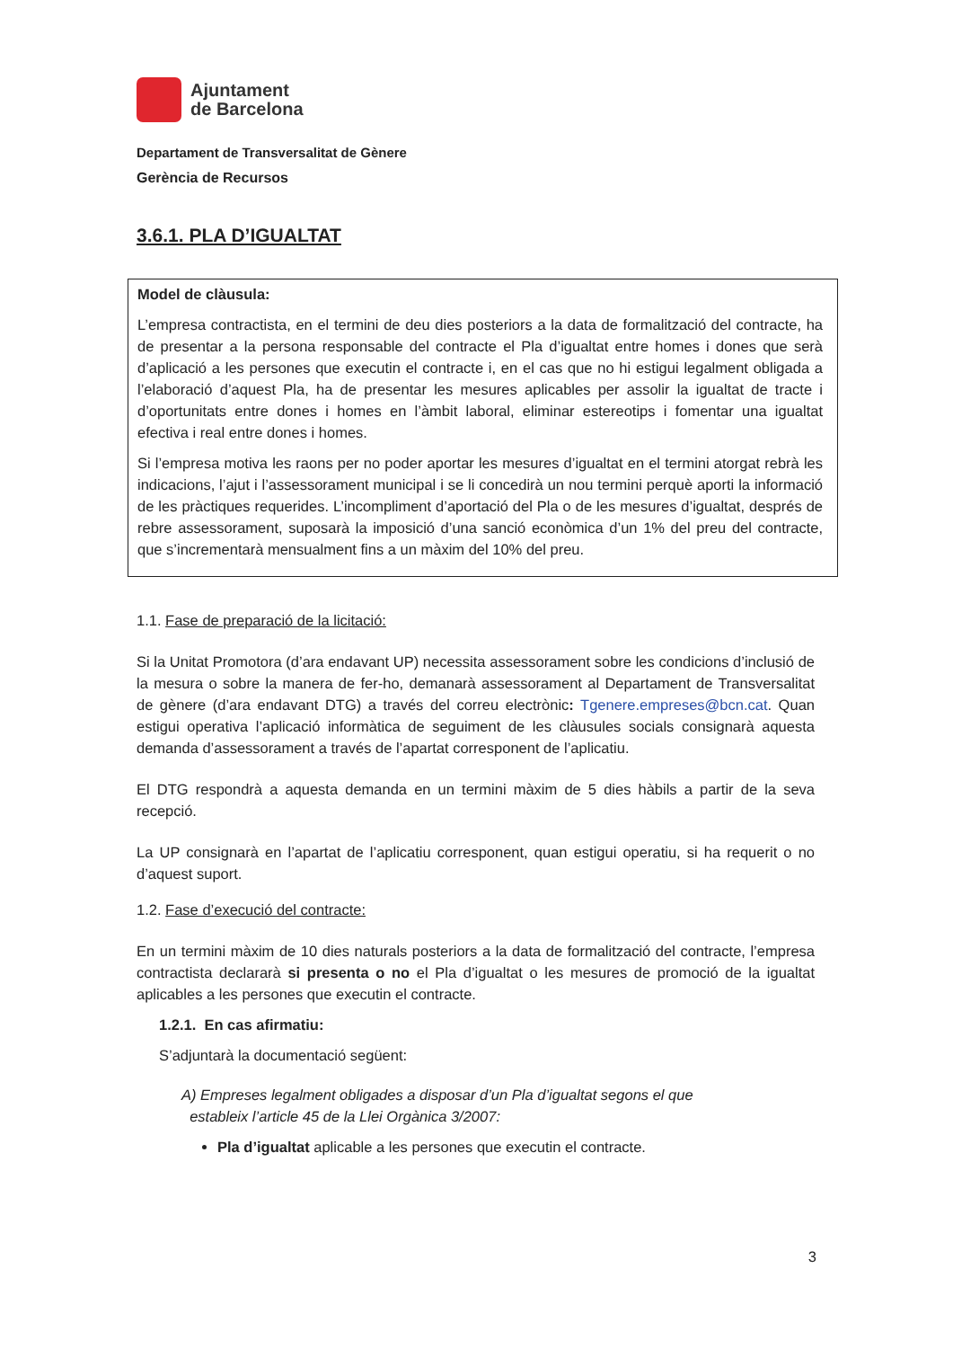Ajuntament
de Barcelona
Departament de Transversalitat de Gènere
Gerència de Recursos
3.6.1. PLA D’IGUALTAT
Model de clàusula:
L’empresa contractista, en el termini de deu dies posteriors a la data de formalització del contracte, ha de presentar a la persona responsable del contracte el Pla d’igualtat entre homes i dones que serà d’aplicació a les persones que executin el contracte i, en el cas que no hi estigui legalment obligada a l’elaboració d’aquest Pla, ha de presentar les mesures aplicables per assolir la igualtat de tracte i d’oportunitats entre dones i homes en l’àmbit laboral, eliminar estereotips i fomentar una igualtat efectiva i real entre dones i homes.
Si l’empresa motiva les raons per no poder aportar les mesures d’igualtat en el termini atorgat rebrà les indicacions, l’ajut i l’assessorament municipal i se li concedirà un nou termini perquè aporti la informació de les pràctiques requerides. L’incompliment d’aportació del Pla o de les mesures d’igualtat, després de rebre assessorament, suposarà la imposició d’una sanció econòmica d’un 1% del preu del contracte, que s’incrementarà mensualment fins a un màxim del 10% del preu.
1.1. Fase de preparació de la licitació:
Si la Unitat Promotora (d’ara endavant UP) necessita assessorament sobre les condicions d’inclusió de la mesura o sobre la manera de fer-ho, demanarà assessorament al Departament de Transversalitat de gènere (d’ara endavant DTG) a través del correu electrònic: Tgenere.empreses@bcn.cat. Quan estigui operativa l’aplicació informàtica de seguiment de les clàusules socials consignarà aquesta demanda d’assessorament a través de l’apartat corresponent de l’aplicatiu.
El DTG respondrà a aquesta demanda en un termini màxim de 5 dies hàbils a partir de la seva recepció.
La UP consignarà en l’apartat de l’aplicatiu corresponent, quan estigui operatiu, si ha requerit o no d’aquest suport.
1.2. Fase d’execució del contracte:
En un termini màxim de 10 dies naturals posteriors a la data de formalització del contracte, l’empresa contractista declararà si presenta o no el Pla d’igualtat o les mesures de promoció de la igualtat aplicables a les persones que executin el contracte.
1.2.1. En cas afirmatiu:
S’adjuntarà la documentació següent:
A) Empreses legalment obligades a disposar d’un Pla d’igualtat segons el que
estableix l’article 45 de la Llei Orgànica 3/2007:
Pla d’igualtat aplicable a les persones que executin el contracte.
3